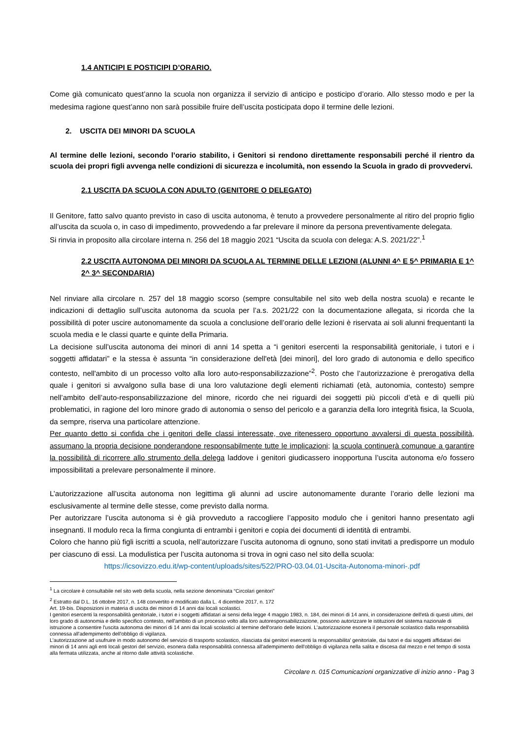1.4 ANTICIPI E POSTICIPI D’ORARIO.
Come già comunicato quest’anno la scuola non organizza il servizio di anticipo e posticipo d’orario. Allo stesso modo e per la medesima ragione quest’anno non sarà possibile fruire dell’uscita posticipata dopo il termine delle lezioni.
2. USCITA DEI MINORI DA SCUOLA
Al termine delle lezioni, secondo l’orario stabilito, i Genitori si rendono direttamente responsabili perché il rientro da scuola dei propri figli avvenga nelle condizioni di sicurezza e incolumità, non essendo la Scuola in grado di provvedervi.
2.1 USCITA DA SCUOLA CON ADULTO (GENITORE O DELEGATO)
Il Genitore, fatto salvo quanto previsto in caso di uscita autonoma, è tenuto a provvedere personalmente al ritiro del proprio figlio all’uscita da scuola o, in caso di impedimento, provvedendo a far prelevare il minore da persona preventivamente delegata.
Si rinvia in proposito alla circolare interna n. 256 del 18 maggio 2021 “Uscita da scuola con delega: A.S. 2021/22”.<sup>1</sup>
2.2 USCITA AUTONOMA DEI MINORI DA SCUOLA AL TERMINE DELLE LEZIONI (ALUNNI 4^ E 5^ PRIMARIA E 1^ 2^ 3^ SECONDARIA)
Nel rinviare alla circolare n. 257 del 18 maggio scorso (sempre consultabile nel sito web della nostra scuola) e recante le indicazioni di dettaglio sull’uscita autonoma da scuola per l’a.s. 2021/22 con la documentazione allegata, si ricorda che la possibilità di poter uscire autonomamente da scuola a conclusione dell’orario delle lezioni è riservata ai soli alunni frequentanti la scuola media e le classi quarte e quinte della Primaria.
La decisione sull’uscita autonoma dei minori di anni 14 spetta a “i genitori esercenti la responsabilità genitoriale, i tutori e i soggetti affidatari” e la stessa è assunta “in considerazione dell'età [dei minori], del loro grado di autonomia e dello specifico contesto, nell'ambito di un processo volto alla loro auto-responsabilizzazione”<sup>2</sup>. Posto che l’autorizzazione è prerogativa della quale i genitori si avvalgono sulla base di una loro valutazione degli elementi richiamati (età, autonomia, contesto) sempre nell’ambito dell’auto-responsabilizzazione del minore, ricordo che nei riguardi dei soggetti più piccoli d’età e di quelli più problematici, in ragione del loro minore grado di autonomia o senso del pericolo e a garanzia della loro integrità fisica, la Scuola, da sempre, riserva una particolare attenzione.
Per quanto detto si confida che i genitori delle classi interessate, ove ritenessero opportuno avvalersi di questa possibilità, assumano la propria decisione ponderandone responsabilmente tutte le implicazioni; la scuola continuerà comunque a garantire la possibilità di ricorrere allo strumento della delega laddove i genitori giudicassero inopportuna l’uscita autonoma e/o fossero impossibilitati a prelevare personalmente il minore.
L’autorizzazione all’uscita autonoma non legittima gli alunni ad uscire autonomamente durante l’orario delle lezioni ma esclusivamente al termine delle stesse, come previsto dalla norma.
Per autorizzare l’uscita autonoma si è già provveduto a raccogliere l’apposito modulo che i genitori hanno presentato agli insegnanti. Il modulo reca la firma congiunta di entrambi i genitori e copia dei documenti di identità di entrambi.
Coloro che hanno più figli iscritti a scuola, nell’autorizzare l’uscita autonoma di ognuno, sono stati invitati a predisporre un modulo per ciascuno di essi. La modulistica per l’uscita autonoma si trova in ogni caso nel sito della scuola:
https://icsovizzo.edu.it/wp-content/uploads/sites/522/PRO-03.04.01-Uscita-Autonoma-minori-.pdf
<sup>1</sup> La circolare è consultabile nel sito web della scuola, nella sezione denominata “Circolari genitori”
<sup>2</sup> Estratto dal D.L. 16 ottobre 2017, n. 148 convertito e modificato dalla L. 4 dicembre 2017, n. 172
Art. 19-bis. Disposizioni in materia di uscita dei minori di 14 anni dai locali scolastici.
I genitori esercenti la responsabilità genitoriale, i tutori e i soggetti affidatari ai sensi della legge 4 maggio 1983, n. 184, dei minori di 14 anni, in considerazione dell'età di questi ultimi, del loro grado di autonomia e dello specifico contesto, nell'ambito di un processo volto alla loro autoresponsabilizzazione, possono autorizzare le istituzioni del sistema nazionale di istruzione a consentire l'uscita autonoma dei minori di 14 anni dai locali scolastici al termine dell'orario delle lezioni. L'autorizzazione esonera il personale scolastico dalla responsabilità connessa all'adempimento dell'obbligo di vigilanza.
L'autorizzazione ad usufruire in modo autonomo del servizio di trasporto scolastico, rilasciata dai genitori esercenti la responsabilita' genitoriale, dai tutori e dai soggetti affidatari dei minori di 14 anni agli enti locali gestori del servizio, esonera dalla responsabilità connessa all'adempimento dell'obbligo di vigilanza nella salita e discesa dal mezzo e nel tempo di sosta alla fermata utilizzata, anche al ritorno dalle attività scolastiche.
Circolare n. 015 Comunicazioni organizzative di inizio anno - Pag 3